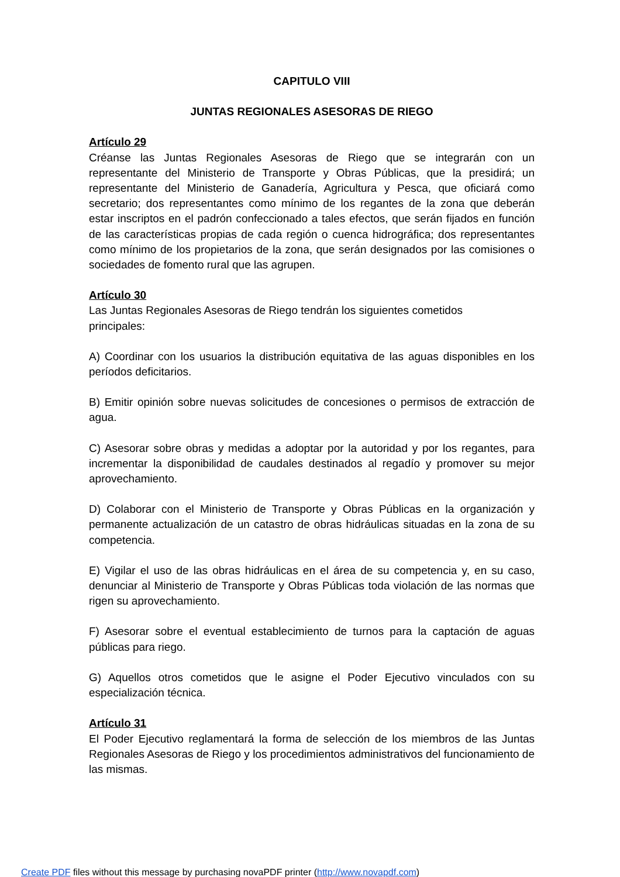CAPITULO VIII
JUNTAS REGIONALES ASESORAS DE RIEGO
Artículo 29
Créanse las Juntas Regionales Asesoras de Riego que se integrarán con un representante del Ministerio de Transporte y Obras Públicas, que la presidirá; un representante del Ministerio de Ganadería, Agricultura y Pesca, que oficiará como secretario; dos representantes como mínimo de los regantes de la zona que deberán estar inscriptos en el padrón confeccionado a tales efectos, que serán fijados en función de las características propias de cada región o cuenca hidrográfica; dos representantes como mínimo de los propietarios de la zona, que serán designados por las comisiones o sociedades de fomento rural que las agrupen.
Artículo 30
Las Juntas Regionales Asesoras de Riego tendrán los siguientes cometidos
principales:
A) Coordinar con los usuarios la distribución equitativa de las aguas disponibles en los períodos deficitarios.
B) Emitir opinión sobre nuevas solicitudes de concesiones o permisos de extracción de agua.
C) Asesorar sobre obras y medidas a adoptar por la autoridad y por los regantes, para incrementar la disponibilidad de caudales destinados al regadío y promover su mejor aprovechamiento.
D) Colaborar con el Ministerio de Transporte y Obras Públicas en la organización y permanente actualización de un catastro de obras hidráulicas situadas en la zona de su competencia.
E) Vigilar el uso de las obras hidráulicas en el área de su competencia y, en su caso, denunciar al Ministerio de Transporte y Obras Públicas toda violación de las normas que rigen su aprovechamiento.
F) Asesorar sobre el eventual establecimiento de turnos para la captación de aguas públicas para riego.
G) Aquellos otros cometidos que le asigne el Poder Ejecutivo vinculados con su especialización técnica.
Artículo 31
El Poder Ejecutivo reglamentará la forma de selección de los miembros de las Juntas Regionales Asesoras de Riego y los procedimientos administrativos del funcionamiento de las mismas.
Create PDF files without this message by purchasing novaPDF printer (http://www.novapdf.com)